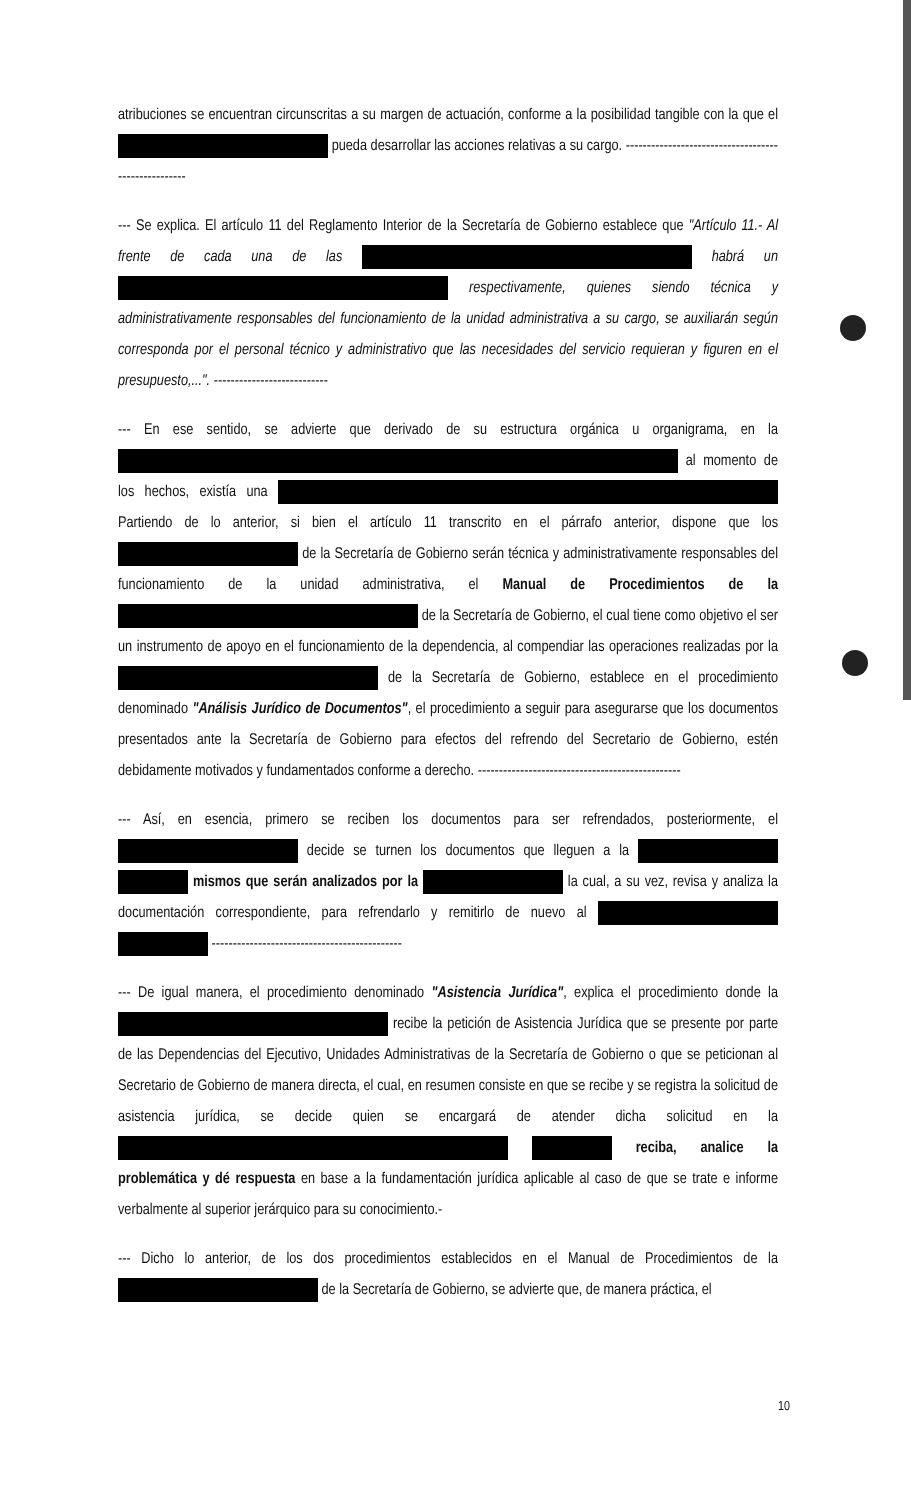atribuciones se encuentran circunscritas a su margen de actuación, conforme a la posibilidad tangible con la que el pueda desarrollar las acciones relativas a su cargo. ----------------------------------------------------
--- Se explica. El artículo 11 del Reglamento Interior de la Secretaría de Gobierno establece que "Artículo 11.- Al frente de cada una de las habrá un respectivamente, quienes siendo técnica y administrativamente responsables del funcionamiento de la unidad administrativa a su cargo, se auxiliarán según corresponda por el personal técnico y administrativo que las necesidades del servicio requieran y figuren en el presupuesto,...". ---------------------------
--- En ese sentido, se advierte que derivado de su estructura orgánica u organigrama, en la al momento de los hechos, existía una Partiendo de lo anterior, si bien el artículo 11 transcrito en el párrafo anterior, dispone que los de la Secretaría de Gobierno serán técnica y administrativamente responsables del funcionamiento de la unidad administrativa, el Manual de Procedimientos de la de la Secretaría de Gobierno, el cual tiene como objetivo el ser un instrumento de apoyo en el funcionamiento de la dependencia, al compendiar las operaciones realizadas por la de la Secretaría de Gobierno, establece en el procedimiento denominado "Análisis Jurídico de Documentos", el procedimiento a seguir para asegurarse que los documentos presentados ante la Secretaría de Gobierno para efectos del refrendo del Secretario de Gobierno, estén debidamente motivados y fundamentados conforme a derecho. ------------------------------------------------
--- Así, en esencia, primero se reciben los documentos para ser refrendados, posteriormente, el decide se turnen los documentos que lleguen a la mismos que serán analizados por la la cual, a su vez, revisa y analiza la documentación correspondiente, para refrendarlo y remitirlo de nuevo al ---------------------------------------------
--- De igual manera, el procedimiento denominado "Asistencia Jurídica", explica el procedimiento donde la recibe la petición de Asistencia Jurídica que se presente por parte de las Dependencias del Ejecutivo, Unidades Administrativas de la Secretaría de Gobierno o que se peticionan al Secretario de Gobierno de manera directa, el cual, en resumen consiste en que se recibe y se registra la solicitud de asistencia jurídica, se decide quien se encargará de atender dicha solicitud en la reciba, analice la problemática y dé respuesta en base a la fundamentación jurídica aplicable al caso de que se trate e informe verbalmente al superior jerárquico para su conocimiento.-
--- Dicho lo anterior, de los dos procedimientos establecidos en el Manual de Procedimientos de la de la Secretaría de Gobierno, se advierte que, de manera práctica, el
10